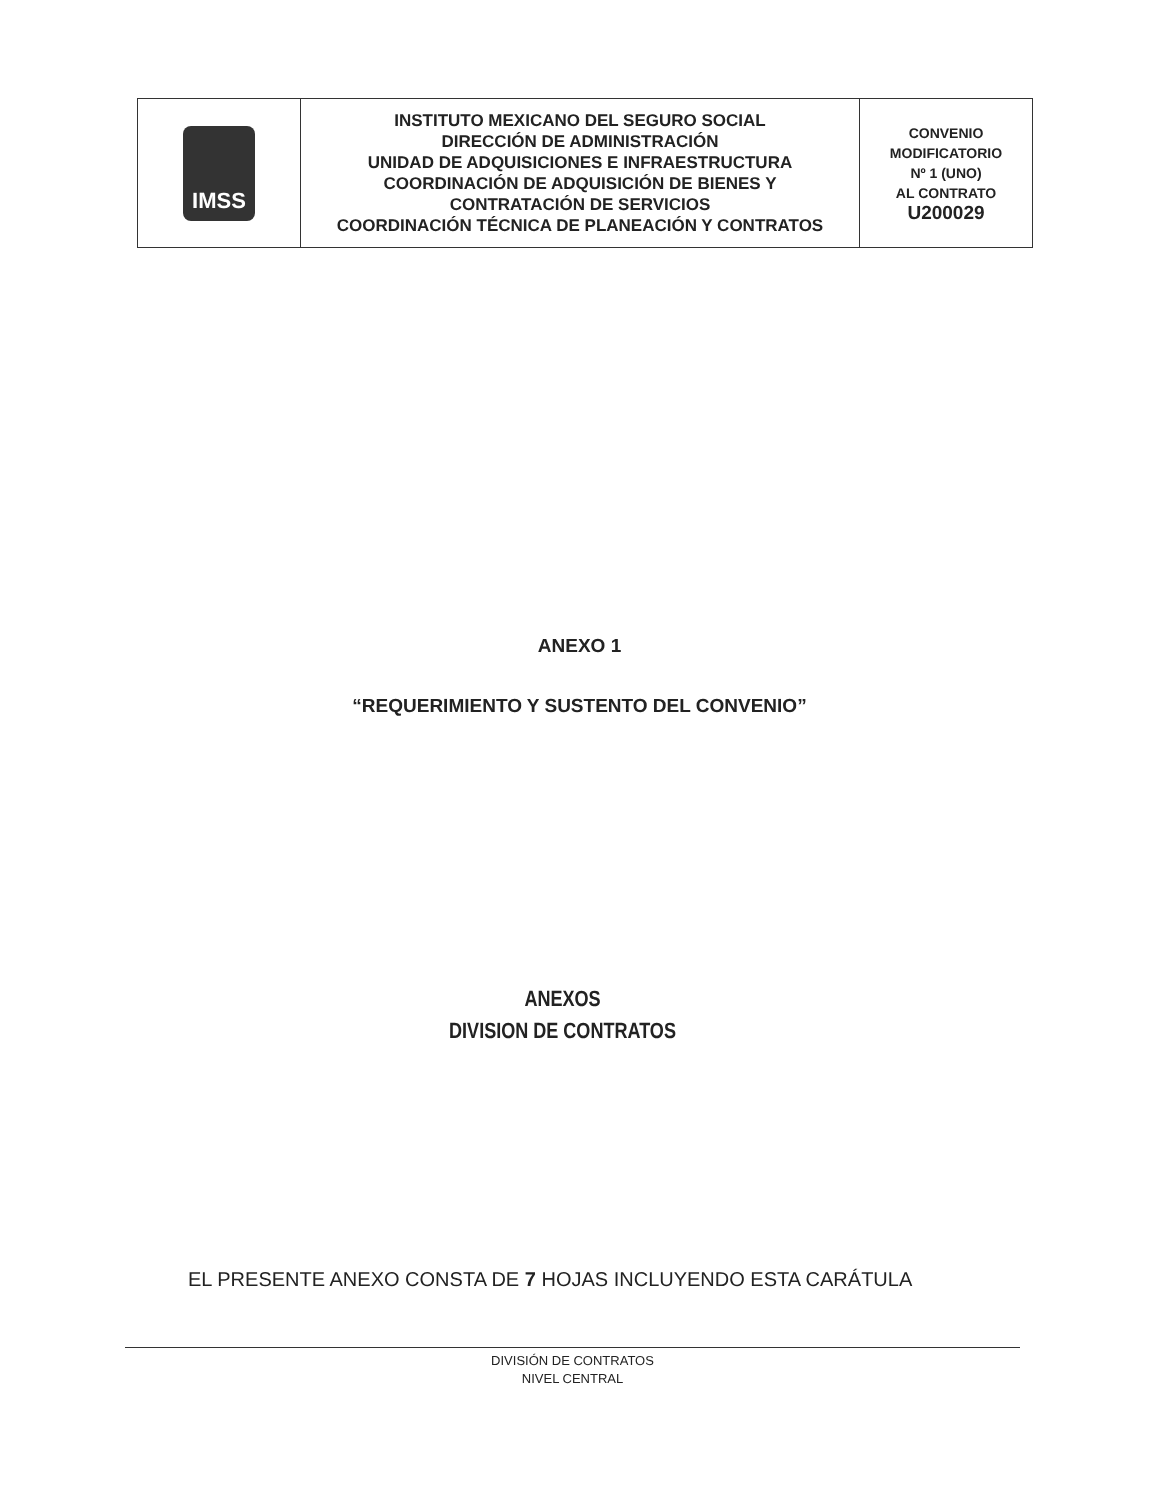| IMSS | INSTITUTO MEXICANO DEL SEGURO SOCIAL DIRECCIÓN DE ADMINISTRACIÓN UNIDAD DE ADQUISICIONES E INFRAESTRUCTURA COORDINACIÓN DE ADQUISICIÓN DE BIENES Y CONTRATACIÓN DE SERVICIOS COORDINACIÓN TÉCNICA DE PLANEACIÓN Y CONTRATOS | CONVENIO MODIFICATORIO Nº 1 (UNO) AL CONTRATO U200029 |
ANEXO 1
“REQUERIMIENTO Y SUSTENTO DEL CONVENIO”
ANEXOS
DIVISION DE CONTRATOS
EL PRESENTE ANEXO CONSTA DE 7 HOJAS INCLUYENDO ESTA CARÁTULA
DIVISIÓN DE CONTRATOS
NIVEL CENTRAL